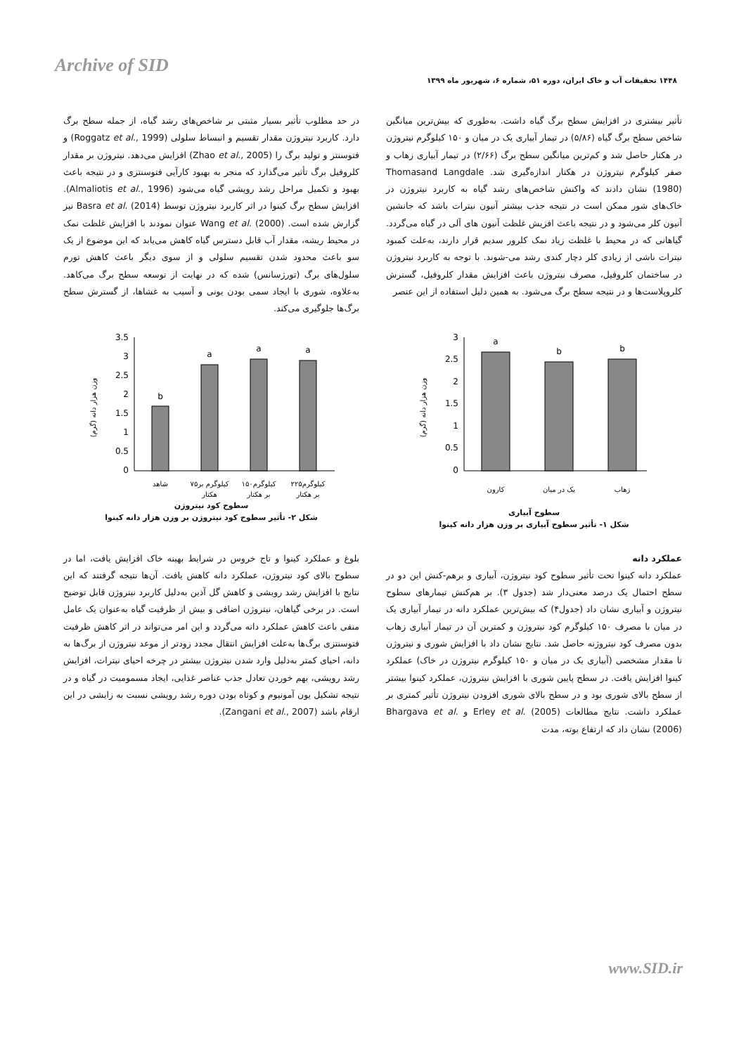Archive of SID
۱۴۴۸ تحقیقات آب و خاک ایران، دوره ۵۱، شماره ۶، شهریور ماه ۱۳۹۹
تأثیر بیشتری در افزایش سطح برگ گیاه داشت. به‌طوری که بیش‌ترین میانگین شاخص سطح برگ گیاه (۵/۸۶) در تیمار آبیاری یک در میان و ۱۵۰ کیلوگرم نیتروژن در هکتار حاصل شد و کم‌ترین میانگین سطح برگ (۲/۶۶) در تیمار آبیاری زهاب و صفر کیلوگرم نیتروژن در هکتار اندازه‌گیری شد. Thomasand Langdale (1980) نشان دادند که واکنش شاخص‌های رشد گیاه به کاربرد نیتروژن در خاک‌های شور ممکن است در نتیجه جذب بیشتر آنیون نیترات باشد که جانشین آنیون کلر می‌شود و در نتیجه باعث افزیش غلظت آنیون های آلی در گیاه می‌گردد. گیاهانی که در محیط با غلظت زیاد نمک کلرور سدیم قرار دارند، به‌علت کمبود نیترات ناشی از زیادی کلر دچار کندی رشد می-شوند. با توجه به کاربرد نیتروژن در ساختمان کلروفیل، مصرف نیتروژن باعث افزایش مقدار کلروفیل، گسترش کلروپلاست‌ها و در نتیجه سطح برگ می‌شود. به همین دلیل استفاده از این عنصر
در حد مطلوب تأثیر بسیار مثبتی بر شاخص‌های رشد گیاه، از جمله سطح برگ دارد. کاربرد نیتروژن مقدار تقسیم و انبساط سلولی (Roggatz et al., 1999) و فتوسنتز و تولید برگ را (Zhao et al., 2005) افزایش می‌دهد. نیتروژن بر مقدار کلروفیل برگ تأثیر می‌گذارد که منجر به بهبود کارآیی فتوسنتزی و در نتیجه باعث بهبود و تکمیل مراحل رشد رویشی گیاه می‌شود (Almaliotis et al., 1996). افزایش سطح برگ کینوا در اثر کاربرد نیتروژن توسط Basra et al. (2014) نیز گزارش شده است. Wang et al. (2000) عنوان نمودند با افزایش غلظت نمک در محیط ریشه، مقدار آب قابل دسترس گیاه کاهش می‌یابد که این موضوع از یک سو باعث محدود شدن تقسیم سلولی و از سوی دیگر باعث کاهش تورم سلول‌های برگ (تورژسانس) شده که در نهایت از توسعه سطح برگ می‌کاهد. به‌علاوه، شوری با ایجاد سمی بودن یونی و آسیب به غشاها، از گسترش سطح برگ‌ها جلوگیری می‌کند.
وزن هزار دانه (گرم)
3
2.5
2
1.5
1
0.5
0
a
b
b
کارون
یک در میان
زهاب
سطوح آبیاری
شکل ۱- تأثیر سطوح آبیاری بر وزن هزار دانه کینوا
وزن هزار دانه (گرم)
3.5
3
2.5
2
1.5
1
0.5
0
b
a
a
a
شاهد
۷۵کیلوگرم بر
۱۵۰کیلوگرم
۲۲۵کیلوگرم
هکتار
بر هکتار
بر هکتار
سطوح کود نیتروژن
شکل ۲- تأثیر سطوح کود نیتروژن بر وزن هزار دانه کینوا
عملکرد دانه
عملکرد دانه کینوا تحت تأثیر سطوح کود نیتروژن، آبیاری و برهم-کنش این دو در سطح احتمال یک درصد معنی‌دار شد (جدول ۳). بر هم‌کنش تیمارهای سطوح نیتروژن و آبیاری نشان داد (جدول۴) که بیش‌ترین عملکرد دانه در تیمار آبیاری یک در میان با مصرف ۱۵۰ کیلوگرم کود نیتروژن و کمترین آن در تیمار آبیاری زهاب بدون مصرف کود نیتروژنه حاصل شد. نتایج نشان داد با افزایش شوری و نیتروژن تا مقدار مشخصی (آبیاری یک در میان و ۱۵۰ کیلوگرم نیتروژن در خاک) عملکرد کینوا افزایش یافت. در سطح پایین شوری با افزایش نیتروژن، عملکرد کینوا بیشتر از سطح بالای شوری بود و در سطح بالای شوری افزودن نیتروژن تأثیر کمتری بر عملکرد داشت. نتایج مطالعات Erley et al. (2005) و Bhargava et al. (2006) نشان داد که ارتفاع بوته، مدت
بلوغ و عملکرد کینوا و تاج خروس در شرایط بهینه خاک افزایش یافت، اما در سطوح بالای کود نیتروژن، عملکرد دانه کاهش یافت. آن‌ها نتیجه گرفتند که این نتایج با افزایش رشد رویشی و کاهش گل آذین به‌دلیل کاربرد نیتروژن قابل توضیح است. در برخی گیاهان، نیتروژن اضافی و بیش از ظرفیت گیاه به‌عنوان یک عامل منفی باعث کاهش عملکرد دانه می‌گردد و این امر می‌تواند در اثر کاهش ظرفیت فتوسنتزی برگ‌ها به‌علت افزایش انتقال مجدد زودتر از موعد نیتروژن از برگ‌ها به دانه، احیای کمتر به‌دلیل وارد شدن نیتروژن بیشتر در چرخه احیای نیترات، افزایش رشد رویشی، بهم خوردن تعادل جذب عناصر غذایی، ایجاد مسمومیت در گیاه و در نتیجه تشکیل یون آمونیوم و کوتاه بودن دوره رشد رویشی نسبت به زایشی در این ارقام باشد (Zangani et al., 2007).
www.SID.ir